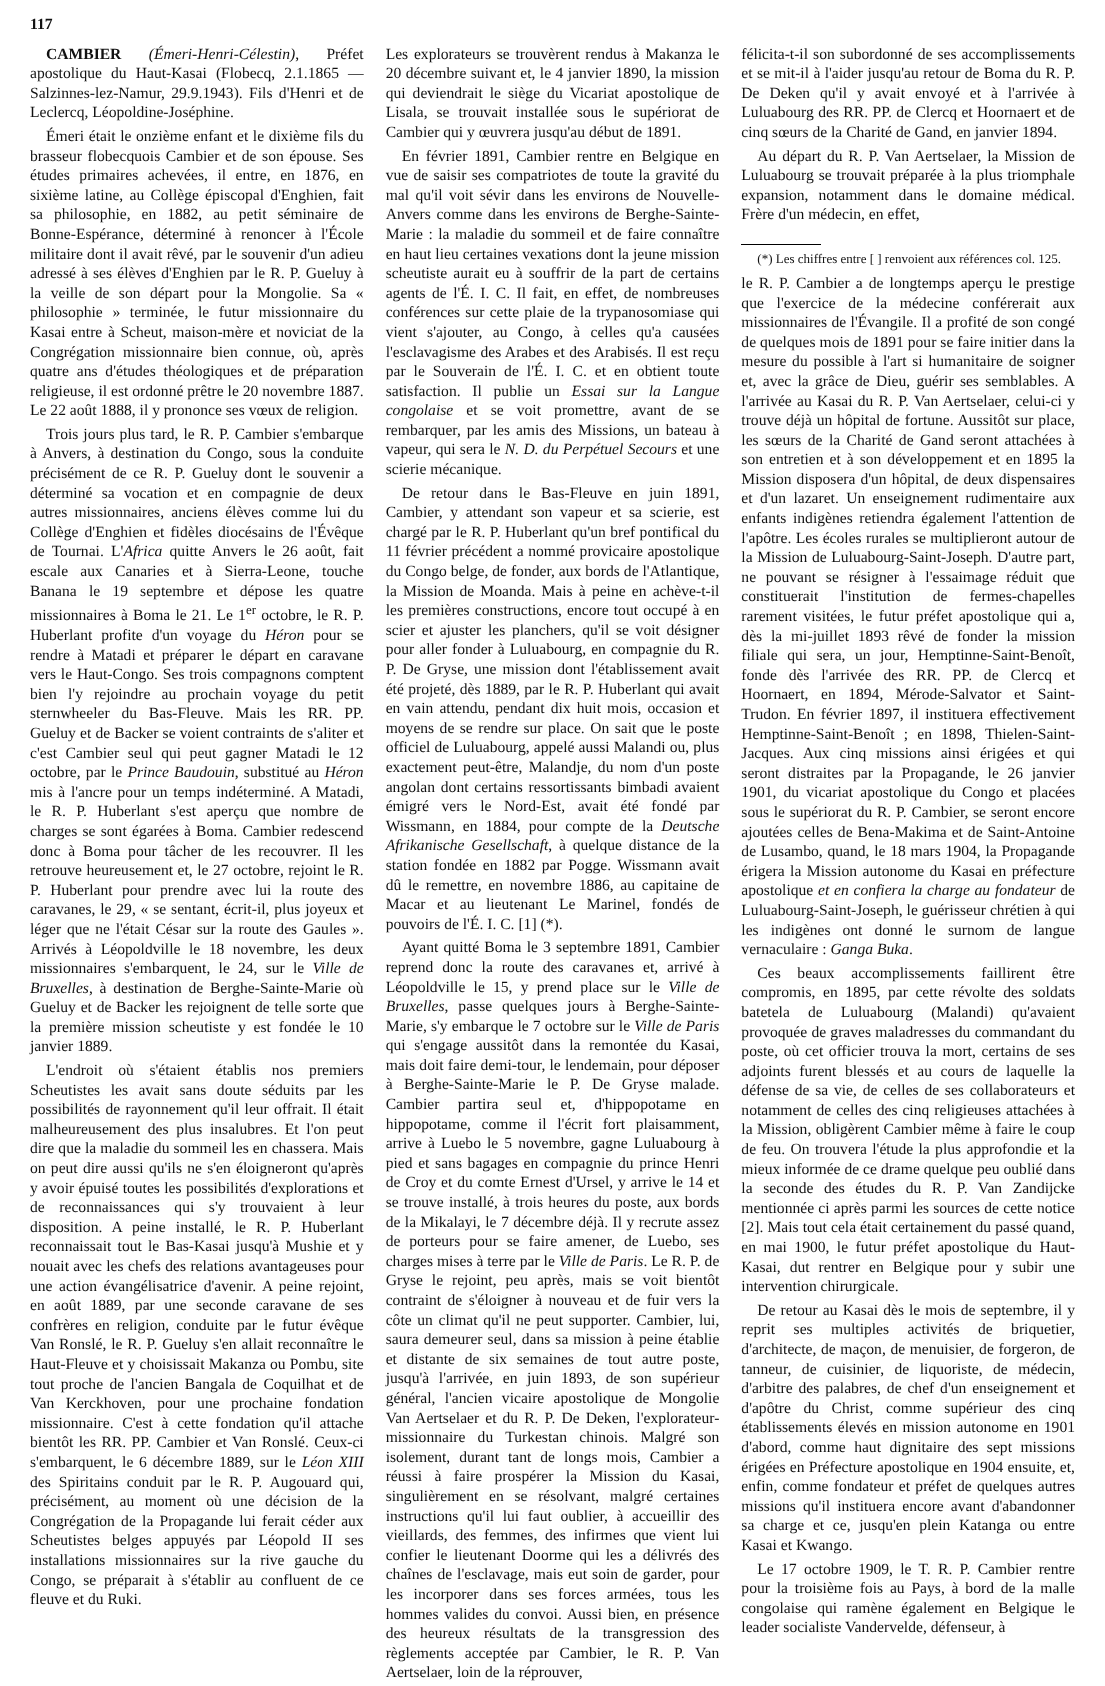117
CAMBIER (Émeri-Henri-Célestin), Préfet apostolique du Haut-Kasai (Flobecq, 2.1.1865 — Salzinnes-lez-Namur, 29.9.1943). Fils d'Henri et de Leclercq, Léopoldine-Joséphine.
Émeri était le onzième enfant et le dixième fils du brasseur flobecquois Cambier et de son épouse. Ses études primaires achevées, il entre, en 1876, en sixième latine, au Collège épiscopal d'Enghien, fait sa philosophie, en 1882, au petit séminaire de Bonne-Espérance, déterminé à renoncer à l'École militaire dont il avait rêvé, par le souvenir d'un adieu adressé à ses élèves d'Enghien par le R. P. Gueluy à la veille de son départ pour la Mongolie. Sa « philosophie » terminée, le futur missionnaire du Kasai entre à Scheut, maison-mère et noviciat de la Congrégation missionnaire bien connue, où, après quatre ans d'études théologiques et de préparation religieuse, il est ordonné prêtre le 20 novembre 1887. Le 22 août 1888, il y prononce ses vœux de religion.
Trois jours plus tard, le R. P. Cambier s'embarque à Anvers, à destination du Congo, sous la conduite précisément de ce R. P. Gueluy dont le souvenir a déterminé sa vocation et en compagnie de deux autres missionnaires, anciens élèves comme lui du Collège d'Enghien et fidèles diocésains de l'Évêque de Tournai. L'Africa quitte Anvers le 26 août, fait escale aux Canaries et à Sierra-Leone, touche Banana le 19 septembre et dépose les quatre missionnaires à Boma le 21. Le 1<sup>er</sup> octobre, le R. P. Huberlant profite d'un voyage du Héron pour se rendre à Matadi et préparer le départ en caravane vers le Haut-Congo. Ses trois compagnons comptent bien l'y rejoindre au prochain voyage du petit sternwheeler du Bas-Fleuve. Mais les RR. PP. Gueluy et de Backer se voient contraints de s'aliter et c'est Cambier seul qui peut gagner Matadi le 12 octobre, par le Prince Baudouin, substitué au Héron mis à l'ancre pour un temps indéterminé. A Matadi, le R. P. Huberlant s'est aperçu que nombre de charges se sont égarées à Boma. Cambier redescend donc à Boma pour tâcher de les recouvrer. Il les retrouve heureusement et, le 27 octobre, rejoint le R. P. Huberlant pour prendre avec lui la route des caravanes, le 29, « se sentant, écrit-il, plus joyeux et léger que ne l'était César sur la route des Gaules ». Arrivés à Léopoldville le 18 novembre, les deux missionnaires s'embarquent, le 24, sur le Ville de Bruxelles, à destination de Berghe-Sainte-Marie où Gueluy et de Backer les rejoignent de telle sorte que la première mission scheutiste y est fondée le 10 janvier 1889.
L'endroit où s'étaient établis nos premiers Scheutistes les avait sans doute séduits par les possibilités de rayonnement qu'il leur offrait. Il était malheureusement des plus insalubres. Et l'on peut dire que la maladie du sommeil les en chassera. Mais on peut dire aussi qu'ils ne s'en éloigneront qu'après y avoir épuisé toutes les possibilités d'explorations et de reconnaissances qui s'y trouvaient à leur disposition. A peine installé, le R. P. Huberlant reconnaissait tout le Bas-Kasai jusqu'à Mushie et y nouait avec les chefs des relations avantageuses pour une action évangélisatrice d'avenir. A peine rejoint, en août 1889, par une seconde caravane de ses confrères en religion, conduite par le futur évêque Van Ronslé, le R. P. Gueluy s'en allait reconnaître le Haut-Fleuve et y choisissait Makanza ou Pombu, site tout proche de l'ancien Bangala de Coquilhat et de Van Kerckhoven, pour une prochaine fondation missionnaire. C'est à cette fondation qu'il attache bientôt les RR. PP. Cambier et Van Ronslé. Ceux-ci s'embarquent, le 6 décembre 1889, sur le Léon XIII des Spiritains conduit par le R. P. Augouard qui, précisément, au moment où une décision de la Congrégation de la Propagande lui ferait céder aux Scheutistes belges appuyés par Léopold II ses installations missionnaires sur la rive gauche du Congo, se préparait à s'établir au confluent de ce fleuve et du Ruki.
Les explorateurs se trouvèrent rendus à Makanza le 20 décembre suivant et, le 4 janvier 1890, la mission qui deviendrait le siège du Vicariat apostolique de Lisala, se trouvait installée sous le supériorat de Cambier qui y œuvrera jusqu'au début de 1891.
En février 1891, Cambier rentre en Belgique en vue de saisir ses compatriotes de toute la gravité du mal qu'il voit sévir dans les environs de Nouvelle-Anvers comme dans les environs de Berghe-Sainte-Marie : la maladie du sommeil et de faire connaître en haut lieu certaines vexations dont la jeune mission scheutiste aurait eu à souffrir de la part de certains agents de l'É. I. C. Il fait, en effet, de nombreuses conférences sur cette plaie de la trypanosomiase qui vient s'ajouter, au Congo, à celles qu'a causées l'esclavagisme des Arabes et des Arabisés. Il est reçu par le Souverain de l'É. I. C. et en obtient toute satisfaction. Il publie un Essai sur la Langue congolaise et se voit promettre, avant de se rembarquer, par les amis des Missions, un bateau à vapeur, qui sera le N. D. du Perpétuel Secours et une scierie mécanique.
De retour dans le Bas-Fleuve en juin 1891, Cambier, y attendant son vapeur et sa scierie, est chargé par le R. P. Huberlant qu'un bref pontifical du 11 février précédent a nommé provicaire apostolique du Congo belge, de fonder, aux bords de l'Atlantique, la Mission de Moanda. Mais à peine en achève-t-il les premières constructions, encore tout occupé à en scier et ajuster les planchers, qu'il se voit désigner pour aller fonder à Luluabourg, en compagnie du R. P. De Gryse, une mission dont l'établissement avait été projeté, dès 1889, par le R. P. Huberlant qui avait en vain attendu, pendant dix huit mois, occasion et moyens de se rendre sur place. On sait que le poste officiel de Luluabourg, appelé aussi Malandi ou, plus exactement peut-être, Malandje, du nom d'un poste angolan dont certains ressortissants bimbadi avaient émigré vers le Nord-Est, avait été fondé par Wissmann, en 1884, pour compte de la Deutsche Afrikanische Gesellschaft, à quelque distance de la station fondée en 1882 par Pogge. Wissmann avait dû le remettre, en novembre 1886, au capitaine de Macar et au lieutenant Le Marinel, fondés de pouvoirs de l'É. I. C. [1] (*).
Ayant quitté Boma le 3 septembre 1891, Cambier reprend donc la route des caravanes et, arrivé à Léopoldville le 15, y prend place sur le Ville de Bruxelles, passe quelques jours à Berghe-Sainte-Marie, s'y embarque le 7 octobre sur le Ville de Paris qui s'engage aussitôt dans la remontée du Kasai, mais doit faire demi-tour, le lendemain, pour déposer à Berghe-Sainte-Marie le P. De Gryse malade. Cambier partira seul et, d'hippopotame en hippopotame, comme il l'écrit fort plaisamment, arrive à Luebo le 5 novembre, gagne Luluabourg à pied et sans bagages en compagnie du prince Henri de Croy et du comte Ernest d'Ursel, y arrive le 14 et se trouve installé, à trois heures du poste, aux bords de la Mikalayi, le 7 décembre déjà. Il y recrute assez de porteurs pour se faire amener, de Luebo, ses charges mises à terre par le Ville de Paris. Le R. P. de Gryse le rejoint, peu après, mais se voit bientôt contraint de s'éloigner à nouveau et de fuir vers la côte un climat qu'il ne peut supporter. Cambier, lui, saura demeurer seul, dans sa mission à peine établie et distante de six semaines de tout autre poste, jusqu'à l'arrivée, en juin 1893, de son supérieur général, l'ancien vicaire apostolique de Mongolie Van Aertselaer et du R. P. De Deken, l'explorateur-missionnaire du Turkestan chinois. Malgré son isolement, durant tant de longs mois, Cambier a réussi à faire prospérer la Mission du Kasai, singulièrement en se résolvant, malgré certaines instructions qu'il lui faut oublier, à accueillir des vieillards, des femmes, des infirmes que vient lui confier le lieutenant Doorme qui les a délivrés des chaînes de l'esclavage, mais eut soin de garder, pour les incorporer dans ses forces armées, tous les hommes valides du convoi. Aussi bien, en présence des heureux résultats de la transgression des règlements acceptée par Cambier, le R. P. Van Aertselaer, loin de la réprouver,
félicita-t-il son subordonné de ses accomplissements et se mit-il à l'aider jusqu'au retour de Boma du R. P. De Deken qu'il y avait envoyé et à l'arrivée à Luluabourg des RR. PP. de Clercq et Hoornaert et de cinq sœurs de la Charité de Gand, en janvier 1894.
Au départ du R. P. Van Aertselaer, la Mission de Luluabourg se trouvait préparée à la plus triomphale expansion, notamment dans le domaine médical. Frère d'un médecin, en effet,
(*) Les chiffres entre [ ] renvoient aux références col. 125.
le R. P. Cambier a de longtemps aperçu le prestige que l'exercice de la médecine conférerait aux missionnaires de l'Évangile. Il a profité de son congé de quelques mois de 1891 pour se faire initier dans la mesure du possible à l'art si humanitaire de soigner et, avec la grâce de Dieu, guérir ses semblables. A l'arrivée au Kasai du R. P. Van Aertselaer, celui-ci y trouve déjà un hôpital de fortune. Aussitôt sur place, les sœurs de la Charité de Gand seront attachées à son entretien et à son développement et en 1895 la Mission disposera d'un hôpital, de deux dispensaires et d'un lazaret. Un enseignement rudimentaire aux enfants indigènes retiendra également l'attention de l'apôtre. Les écoles rurales se multiplieront autour de la Mission de Luluabourg-Saint-Joseph. D'autre part, ne pouvant se résigner à l'essaimage réduit que constituerait l'institution de fermes-chapelles rarement visitées, le futur préfet apostolique qui a, dès la mi-juillet 1893 rêvé de fonder la mission filiale qui sera, un jour, Hemptinne-Saint-Benoît, fonde dès l'arrivée des RR. PP. de Clercq et Hoornaert, en 1894, Mérode-Salvator et Saint-Trudon. En février 1897, il instituera effectivement Hemptinne-Saint-Benoît ; en 1898, Thielen-Saint-Jacques. Aux cinq missions ainsi érigées et qui seront distraites par la Propagande, le 26 janvier 1901, du vicariat apostolique du Congo et placées sous le supériorat du R. P. Cambier, se seront encore ajoutées celles de Bena-Makima et de Saint-Antoine de Lusambo, quand, le 18 mars 1904, la Propagande érigera la Mission autonome du Kasai en préfecture apostolique et en confiera la charge au fondateur de Luluabourg-Saint-Joseph, le guérisseur chrétien à qui les indigènes ont donné le surnom de langue vernaculaire : Ganga Buka.
Ces beaux accomplissements faillirent être compromis, en 1895, par cette révolte des soldats batetela de Luluabourg (Malandi) qu'avaient provoquée de graves maladresses du commandant du poste, où cet officier trouva la mort, certains de ses adjoints furent blessés et au cours de laquelle la défense de sa vie, de celles de ses collaborateurs et notamment de celles des cinq religieuses attachées à la Mission, obligèrent Cambier même à faire le coup de feu. On trouvera l'étude la plus approfondie et la mieux informée de ce drame quelque peu oublié dans la seconde des études du R. P. Van Zandijcke mentionnée ci après parmi les sources de cette notice [2]. Mais tout cela était certainement du passé quand, en mai 1900, le futur préfet apostolique du Haut-Kasai, dut rentrer en Belgique pour y subir une intervention chirurgicale.
De retour au Kasai dès le mois de septembre, il y reprit ses multiples activités de briquetier, d'architecte, de maçon, de menuisier, de forgeron, de tanneur, de cuisinier, de liquoriste, de médecin, d'arbitre des palabres, de chef d'un enseignement et d'apôtre du Christ, comme supérieur des cinq établissements élevés en mission autonome en 1901 d'abord, comme haut dignitaire des sept missions érigées en Préfecture apostolique en 1904 ensuite, et, enfin, comme fondateur et préfet de quelques autres missions qu'il instituera encore avant d'abandonner sa charge et ce, jusqu'en plein Katanga ou entre Kasai et Kwango.
Le 17 octobre 1909, le T. R. P. Cambier rentre pour la troisième fois au Pays, à bord de la malle congolaise qui ramène également en Belgique le leader socialiste Vandervelde, défenseur, à